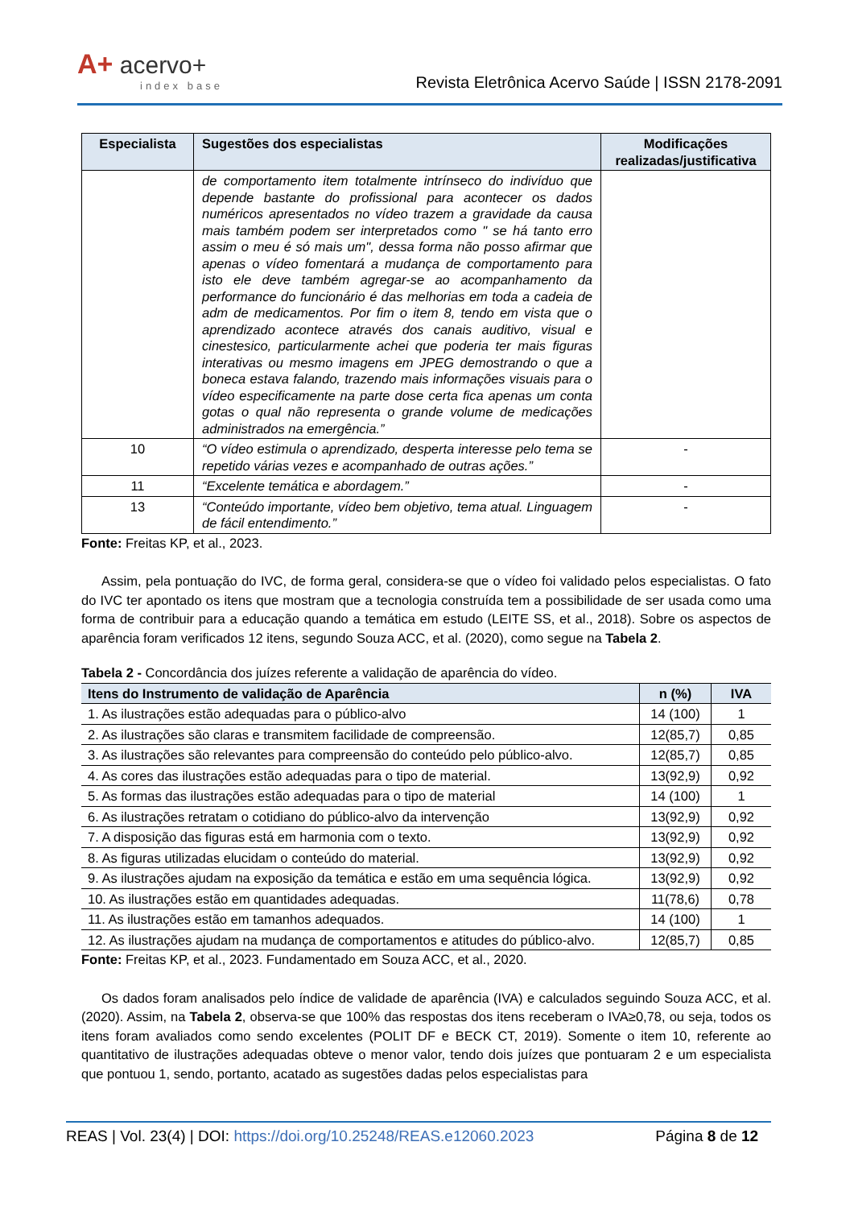A+ acervo+
index base
Revista Eletrônica Acervo Saúde | ISSN 2178-2091
| Especialista | Sugestões dos especialistas | Modificações realizadas/justificativa |
| --- | --- | --- |
| | de comportamento item totalmente intrínseco do indivíduo que depende bastante do profissional para acontecer os dados numéricos apresentados no vídeo trazem a gravidade da causa mais também podem ser interpretados como " se há tanto erro assim o meu é só mais um", dessa forma não posso afirmar que apenas o vídeo fomentará a mudança de comportamento para isto ele deve também agregar-se ao acompanhamento da performance do funcionário é das melhorias em toda a cadeia de adm de medicamentos. Por fim o item 8, tendo em vista que o aprendizado acontece através dos canais auditivo, visual e cinestesico, particularmente achei que poderia ter mais figuras interativas ou mesmo imagens em JPEG demostrando o que a boneca estava falando, trazendo mais informações visuais para o vídeo especificamente na parte dose certa fica apenas um conta gotas o qual não representa o grande volume de medicações administrados na emergência.” | |
| 10 | “O vídeo estimula o aprendizado, desperta interesse pelo tema se repetido várias vezes e acompanhado de outras ações.” | - |
| 11 | “Excelente temática e abordagem.” | - |
| 13 | “Conteúdo importante, vídeo bem objetivo, tema atual. Linguagem de fácil entendimento.” | - |
Fonte: Freitas KP, et al., 2023.
Assim, pela pontuação do IVC, de forma geral, considera-se que o vídeo foi validado pelos especialistas. O fato do IVC ter apontado os itens que mostram que a tecnologia construída tem a possibilidade de ser usada como uma forma de contribuir para a educação quando a temática em estudo (LEITE SS, et al., 2018). Sobre os aspectos de aparência foram verificados 12 itens, segundo Souza ACC, et al. (2020), como segue na Tabela 2.
Tabela 2 - Concordância dos juízes referente a validação de aparência do vídeo.
| Itens do Instrumento de validação de Aparência | n (%) | IVA |
| --- | --- | --- |
| 1. As ilustrações estão adequadas para o público-alvo | 14 (100) | 1 |
| 2. As ilustrações são claras e transmitem facilidade de compreensão. | 12(85,7) | 0,85 |
| 3. As ilustrações são relevantes para compreensão do conteúdo pelo público-alvo. | 12(85,7) | 0,85 |
| 4. As cores das ilustrações estão adequadas para o tipo de material. | 13(92,9) | 0,92 |
| 5. As formas das ilustrações estão adequadas para o tipo de material | 14 (100) | 1 |
| 6. As ilustrações retratam o cotidiano do público-alvo da intervenção | 13(92,9) | 0,92 |
| 7. A disposição das figuras está em harmonia com o texto. | 13(92,9) | 0,92 |
| 8. As figuras utilizadas elucidam o conteúdo do material. | 13(92,9) | 0,92 |
| 9. As ilustrações ajudam na exposição da temática e estão em uma sequência lógica. | 13(92,9) | 0,92 |
| 10. As ilustrações estão em quantidades adequadas. | 11(78,6) | 0,78 |
| 11. As ilustrações estão em tamanhos adequados. | 14 (100) | 1 |
| 12. As ilustrações ajudam na mudança de comportamentos e atitudes do público-alvo. | 12(85,7) | 0,85 |
Fonte: Freitas KP, et al., 2023. Fundamentado em Souza ACC, et al., 2020.
Os dados foram analisados pelo índice de validade de aparência (IVA) e calculados seguindo Souza ACC, et al. (2020). Assim, na Tabela 2, observa-se que 100% das respostas dos itens receberam o IVA≥0,78, ou seja, todos os itens foram avaliados como sendo excelentes (POLIT DF e BECK CT, 2019). Somente o item 10, referente ao quantitativo de ilustrações adequadas obteve o menor valor, tendo dois juízes que pontuaram 2 e um especialista que pontuou 1, sendo, portanto, acatado as sugestões dadas pelos especialistas para
REAS | Vol. 23(4) | DOI: https://doi.org/10.25248/REAS.e12060.2023 Página 8 de 12